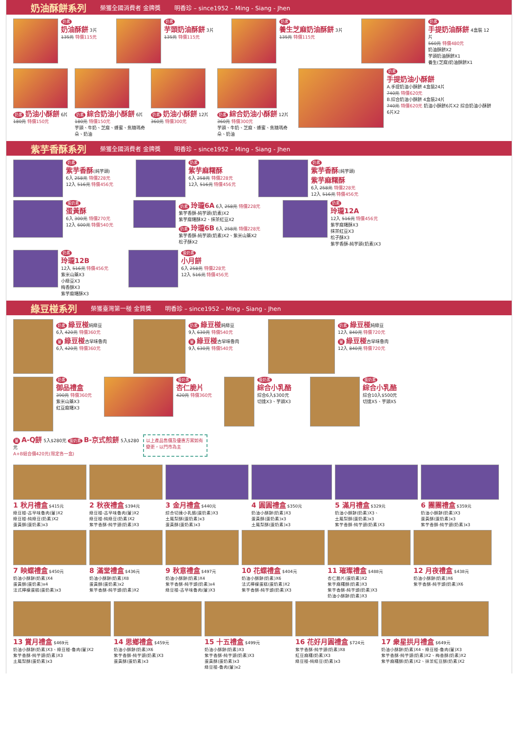奶油酥餅系列 榮獲全國消費者 金牌獎 明香珍 – since1952 – Ming - Siang - Jhen
奶素
奶油酥餅 3片
135元 特價115元
奶素
芋頭奶油酥餅 3片
135元 特價115元
奶素
養生芝麻奶油酥餅 3片
135元 特價115元
奶素
手提奶油酥餅 4盒裝 12片
560元 特價480元
奶油酥餅X2
芋頭奶油酥餅X1
養生(芝麻)奶油酥餅X1
奶素 奶油小酥餅 6片
180元 特價150元
奶素 綜合奶油小酥餅 6片
180元 特價150元
芋頭、牛奶、芝麻、蜂蜜、焦糖瑪奇朵、奶油
奶素 奶油小酥餅 12片
360元 特價300元
奶素 綜合奶油小酥餅 12片
360元 特價300元
芋頭、牛奶、芝麻、蜂蜜、焦糖瑪奇朵、奶油
奶素
手提奶油小酥餅
A.手提奶油小酥餅 4盒裝24片
740元 特價620元
B.綜合奶油小酥餅 4盒裝24片
740元 特價620元 奶油小酥餅6片X2 綜合奶油小酥餅6片X2
紫芋香酥系列 榮獲全國消費者 金牌獎 明香珍 – since1952 – Ming - Siang - Jhen
奶素
紫芋香酥(純芋頭)
6入 258元 特價228元
12入 516元 特價456元
奶素
紫芋麻糬酥
6入 258元 特價228元
12入 516元 特價456元
奶素
紫芋香酥(純芋頭)
紫芋麻糬酥
6入 258元 特價228元
12入 516元 特價456元
蛋奶素
蛋黃酥
6入 300元 特價270元
12入 600元 特價540元
奶素 玲瓏6A 6入 258元 特價228元
紫芋香酥-純芋頭(奶素)X2
紫芋麻糬酥X2、抹茶紅豆X2
奶素 玲瓏6B 6入 258元 特價228元
紫芋香酥-純芋頭(奶素)X2、紫米山藥X2
松子酥X2
奶素
玲瓏12A
12入 516元 特價456元
紫芋麻糬酥X3
抹茶紅豆X3
松子酥X3
紫芋香酥-純芋頭(奶素)X3
奶素
玲瓏12B
12入 516元 特價456元
紫米山藥X3
小綠豆X3
梅香酥X3
紫芋麻糬酥X3
蛋奶素
小月餅
6入 258元 特價228元
12入 516元 特價456元
綠豆椪系列 榮獲臺灣第一椪 金質獎 明香珍 – since1952 – Ming - Siang - Jhen
奶素 綠豆椪純綠豆
6入 420元 特價360元
葷 綠豆椪古早味魯肉
6入 420元 特價360元
奶素 綠豆椪純綠豆
9入 630元 特價540元
葷 綠豆椪古早味魯肉
9入 630元 特價540元
奶素 綠豆椪純綠豆
12入 840元 特價720元
葷 綠豆椪古早味魯肉
12入 840元 特價720元
奶素
御品禮盒
390元 特價360元
紫米山藥X3
紅豆麻糬X3
蛋奶素
杏仁脆片
420元 特價360元
蛋奶素
綜合小乳酪
綜合6入$300元
切達X3、芋頭X3
蛋奶素
綜合小乳酪
綜合10入$500元
切達X5、芋頭X5
葷 A-Q餅 5入$280元 蛋奶素 B-京式煎餅 5入$280元
A+B組合價420元(限定各一盒)
以上產品售價及優惠方案如有變更，以門市為主
1 秋月禮盒 $415元
綠豆椪-古早味魯肉(葷)X2
綠豆椪-純綠豆(奶素)X2
蛋黃酥(蛋奶素)x3
2 秋夜禮盒 $394元
綠豆椪-古早味魯肉(葷)X2
綠豆椪-純綠豆(奶素)X2
紫芋香酥-純芋頭(奶素)X3
3 金月禮盒 $440元
綜合切達小乳酪(蛋奶素)X3
土鳳梨酥(蛋奶素)x3
蛋黃酥(蛋奶素)x3
4 圓圓禮盒 $350元
奶油小酥餅(奶素)X3
蛋黃酥(蛋奶素)x3
土鳳梨酥(蛋奶素)x3
5 滿月禮盒 $329元
奶油小酥餅(奶素)X3、
土鳳梨酥(蛋奶素)x3
紫芋香酥-純芋頭(奶素)X3
6 團團禮盒 $359元
奶油小酥餅(奶素)X3
蛋黃酥(蛋奶素)x3
紫芋香酥-純芋頭(奶素)x3
7 映蝶禮盒 $450元
奶油小酥餅(奶素)X4
蛋黃酥(蛋奶素)x4
法式檸檬蛋糕(蛋奶素)x3
8 滿堂禮盒 $436元
奶油小酥餅(奶素)X8
蛋黃酥(蛋奶素)x2
紫芋香酥-純芋頭(奶素)X2
9 秋意禮盒 $497元
奶油小酥餅(奶素)X4
紫芋香酥-純芋頭(奶素)x4
綠豆椪-古早味魯肉(葷)X3
10 花蝶禮盒 $404元
奶油小酥餅(奶素)X6
法式檸檬蛋糕(蛋奶素)X2
紫芋香酥-純芋頭(奶素)X3
11 璀璨禮盒 $488元
杏仁脆片(蛋奶素)X2
紫芋麻糬酥(奶素)X3
紫芋香酥-純芋頭(奶素)X3
奶油小酥餅(奶素)X3
12 月夜禮盒 $438元
奶油小酥餅(奶素)X6
紫芋香酥-純芋頭(奶素)X6
13 賞月禮盒 $469元
奶油小酥餅(奶素)X3、綠豆椪-魯肉(葷)X2
紫芋香酥-純芋頭(奶素)X3
土鳳梨酥(蛋奶素)x3
14 思鄉禮盒 $459元
奶油小酥餅(奶素)X6
紫芋香酥-純芋頭(奶素)X3
蛋黃酥(蛋奶素)x3
15 十五禮盒 $499元
奶油小酥餅(奶素)X3
紫芋香酥-純芋頭(奶素)X3
蛋黃酥(蛋奶素)x3
綠豆椪-魯肉(葷)x2
16 花好月圓禮盒 $724元
紫芋香酥-純芋頭(奶素)X8
紅豆麻糬(奶素)X3
綠豆椪-純綠豆(奶素)x3
17 衆星拱月禮盒 $649元
奶油小酥餅(奶素)X4、綠豆椪-魯肉(葷)X3
紫芋香酥-純芋頭(奶素)X2、梅香酥(奶素)X2
紫芋麻糬酥(奶素)X2、抹茶紅豆酥(奶素)X2